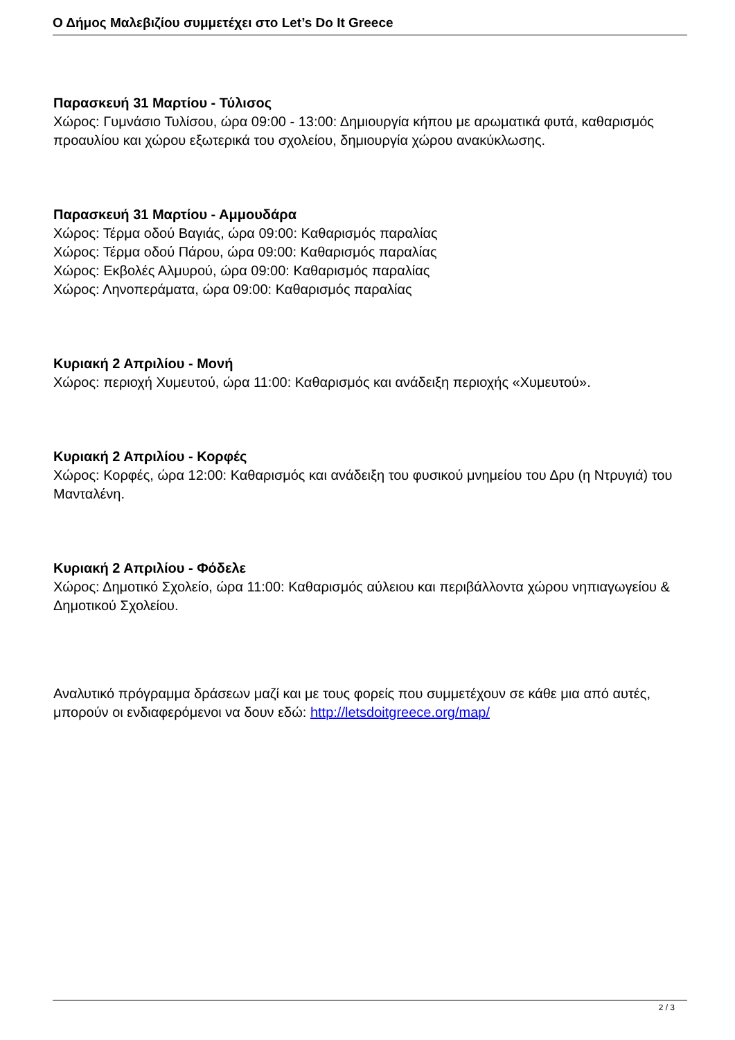Ο Δήμος Μαλεβιζίου συμμετέχει στο Let’s Do It Greece
Παρασκευή 31 Μαρτίου - Τύλισος
Χώρος: Γυμνάσιο Τυλίσου, ώρα 09:00 - 13:00: Δημιουργία κήπου με αρωματικά φυτά, καθαρισμός προαυλίου και χώρου εξωτερικά του σχολείου, δημιουργία χώρου ανακύκλωσης.
Παρασκευή 31 Μαρτίου - Αμμουδάρα
Χώρος: Τέρμα οδού Βαγιάς, ώρα 09:00: Καθαρισμός παραλίας
Χώρος: Τέρμα οδού Πάρου, ώρα 09:00: Καθαρισμός παραλίας
Χώρος: Εκβολές Αλμυρού, ώρα 09:00: Καθαρισμός παραλίας
Χώρος: Ληνοπεράματα, ώρα 09:00: Καθαρισμός παραλίας
Κυριακή 2 Απριλίου - Μονή
Χώρος: περιοχή Χυμευτού, ώρα 11:00: Καθαρισμός και ανάδειξη περιοχής «Χυμευτού».
Κυριακή 2 Απριλίου - Κορφές
Χώρος: Κορφές, ώρα 12:00: Καθαρισμός και ανάδειξη του φυσικού μνημείου του Δρυ (η Ντρυγιά) του Μανταλένη.
Κυριακή 2 Απριλίου - Φόδελε
Χώρος: Δημοτικό Σχολείο, ώρα 11:00: Καθαρισμός αύλειου και περιβάλλοντα χώρου νηπιαγωγείου & Δημοτικού Σχολείου.
Αναλυτικό πρόγραμμα δράσεων μαζί και με τους φορείς που συμμετέχουν σε κάθε μια από αυτές, μπορούν οι ενδιαφερόμενοι να δουν εδώ: http://letsdoitgreece.org/map/
2 / 3